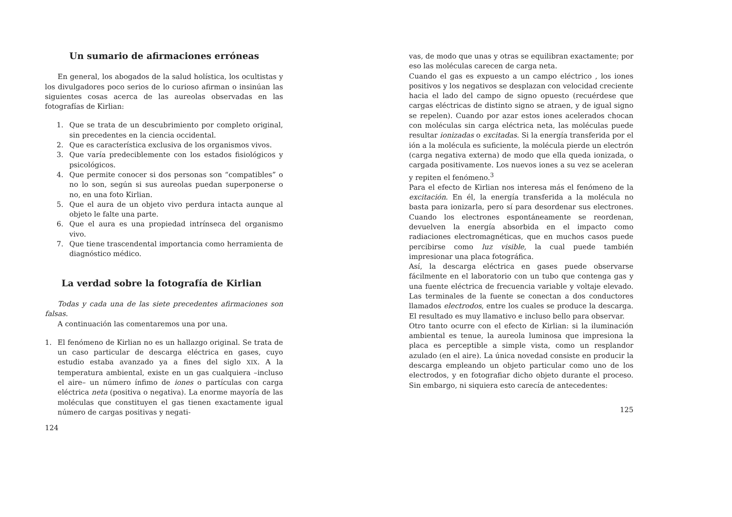Un sumario de afirmaciones erróneas
En general, los abogados de la salud holística, los ocultistas y los divulgadores poco serios de lo curioso afirman o insinúan las siguientes cosas acerca de las aureolas observadas en las fotografías de Kirlian:
1. Que se trata de un descubrimiento por completo original, sin precedentes en la ciencia occidental.
2. Que es característica exclusiva de los organismos vivos.
3. Que varía predeciblemente con los estados fisiológicos y psicológicos.
4. Que permite conocer si dos personas son “compatibles” o no lo son, según si sus aureolas puedan superponerse o no, en una foto Kirlian.
5. Que el aura de un objeto vivo perdura intacta aunque al objeto le falte una parte.
6. Que el aura es una propiedad intrínseca del organismo vivo.
7. Que tiene trascendental importancia como herramienta de diagnóstico médico.
La verdad sobre la fotografía de Kirlian
Todas y cada una de las siete precedentes afirmaciones son falsas.
A continuación las comentaremos una por una.
1. El fenómeno de Kirlian no es un hallazgo original. Se trata de un caso particular de descarga eléctrica en gases, cuyo estudio estaba avanzado ya a fines del siglo XIX. A la temperatura ambiental, existe en un gas cualquiera –incluso el aire– un número ínfimo de iones o partículas con carga eléctrica neta (positiva o negativa). La enorme mayoría de las moléculas que constituyen el gas tienen exactamente igual número de cargas positivas y negati-
124
vas, de modo que unas y otras se equilibran exactamente; por eso las moléculas carecen de carga neta.
Cuando el gas es expuesto a un campo eléctrico , los iones positivos y los negativos se desplazan con velocidad creciente hacia el lado del campo de signo opuesto (recuérdese que cargas eléctricas de distinto signo se atraen, y de igual signo se repelen). Cuando por azar estos iones acelerados chocan con moléculas sin carga eléctrica neta, las moléculas puede resultar ionizadas o excitadas. Si la energía transferida por el ión a la molécula es suficiente, la molécula pierde un electrón (carga negativa externa) de modo que ella queda ionizada, o cargada positivamente. Los nuevos iones a su vez se aceleran y repiten el fenómeno.<sup>3</sup>
Para el efecto de Kirlian nos interesa más el fenómeno de la excitación. En él, la energía transferida a la molécula no basta para ionizarla, pero sí para desordenar sus electrones. Cuando los electrones espontáneamente se reordenan, devuelven la energía absorbida en el impacto como radiaciones electromagnéticas, que en muchos casos puede percibirse como luz visible, la cual puede también impresionar una placa fotográfica.
Así, la descarga eléctrica en gases puede observarse fácilmente en el laboratorio con un tubo que contenga gas y una fuente eléctrica de frecuencia variable y voltaje elevado. Las terminales de la fuente se conectan a dos conductores llamados electrodos, entre los cuales se produce la descarga. El resultado es muy llamativo e incluso bello para observar.
Otro tanto ocurre con el efecto de Kirlian: si la iluminación ambiental es tenue, la aureola luminosa que impresiona la placa es perceptible a simple vista, como un resplandor azulado (en el aire). La única novedad consiste en producir la descarga empleando un objeto particular como uno de los electrodos, y en fotografiar dicho objeto durante el proceso. Sin embargo, ni siquiera esto carecía de antecedentes:
125